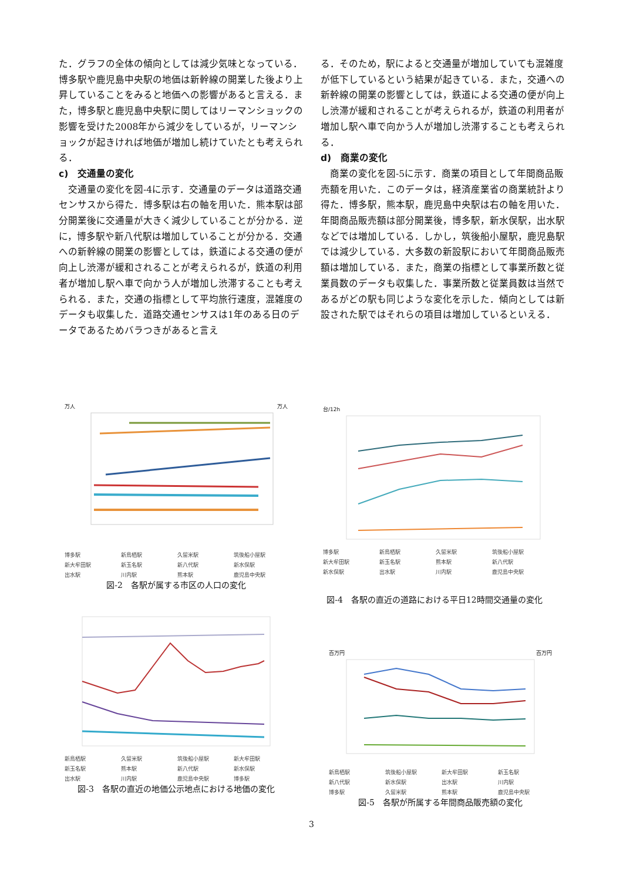た．グラフの全体の傾向としては減少気味となっている．博多駅や鹿児島中央駅の地価は新幹線の開業した後より上昇していることをみると地価への影響があると言える．また，博多駅と鹿児島中央駅に関してはリーマンショックの影響を受けた2008年から減少をしているが，リーマンショックが起きければ地価が増加し続けていたとも考えられる．
c)　交通量の変化
　交通量の変化を図-4に示す．交通量のデータは道路交通センサスから得た．博多駅は右の軸を用いた．熊本駅は部分開業後に交通量が大きく減少していることが分かる．逆に，博多駅や新八代駅は増加していることが分かる．交通への新幹線の開業の影響としては，鉄道による交通の便が向上し渋滞が緩和されることが考えられるが，鉄道の利用者が増加し駅へ車で向かう人が増加し渋滞することも考えられる．また，交通の指標として平均旅行速度，混雑度のデータも収集した．道路交通センサスは1年のある日のデータであるためバラつきがあると言え
る．そのため，駅によると交通量が増加していても混雑度が低下しているという結果が起きている．また，交通への新幹線の開業の影響としては，鉄道による交通の便が向上し渋滞が緩和されることが考えられるが，鉄道の利用者が増加し駅へ車で向かう人が増加し渋滞することも考えられる．
d)　商業の変化
　商業の変化を図-5に示す．商業の項目として年間商品販売額を用いた．このデータは，経済産業省の商業統計より得た．博多駅，熊本駅，鹿児島中央駅は右の軸を用いた．年間商品販売額は部分開業後，博多駅，新水俣駅，出水駅などでは増加している．しかし，筑後船小屋駅，鹿児島駅では減少している．大多数の新設駅において年間商品販売額は増加している．また，商業の指標として事業所数と従業員数のデータも収集した．事業所数と従業員数は当然であるがどの駅も同じような変化を示した．傾向としては新設された駅ではそれらの項目は増加しているといえる．
万人 万人
博多駅 新鳥栖駅 久留米駅 筑後船小屋駅 新大牟田駅 新玉名駅 新八代駅 新水俣駅 出水駅 川内駅 熊本駅 鹿児島中央駅
図-2　各駅が属する市区の人口の変化
台/12h
博多駅 新鳥栖駅 久留米駅 筑後船小屋駅 新大牟田駅 新玉名駅 熊本駅 新八代駅 新水俣駅 出水駅 川内駅 鹿児島中央駅
図-4　各駅の直近の道路における平日12時間交通量の変化
新鳥栖駅 久留米駅 筑後船小屋駅 新大牟田駅 新玉名駅 熊本駅 新八代駅 新水俣駅 出水駅 川内駅 鹿児島中央駅 博多駅
図-3　各駅の直近の地価公示地点における地価の変化
百万円 百万円
新鳥栖駅 筑後船小屋駅 新大牟田駅 新玉名駅 新八代駅 新水俣駅 出水駅 川内駅 博多駅 久留米駅 熊本駅 鹿児島中央駅
図-5　各駅が所属する年間商品販売額の変化
3